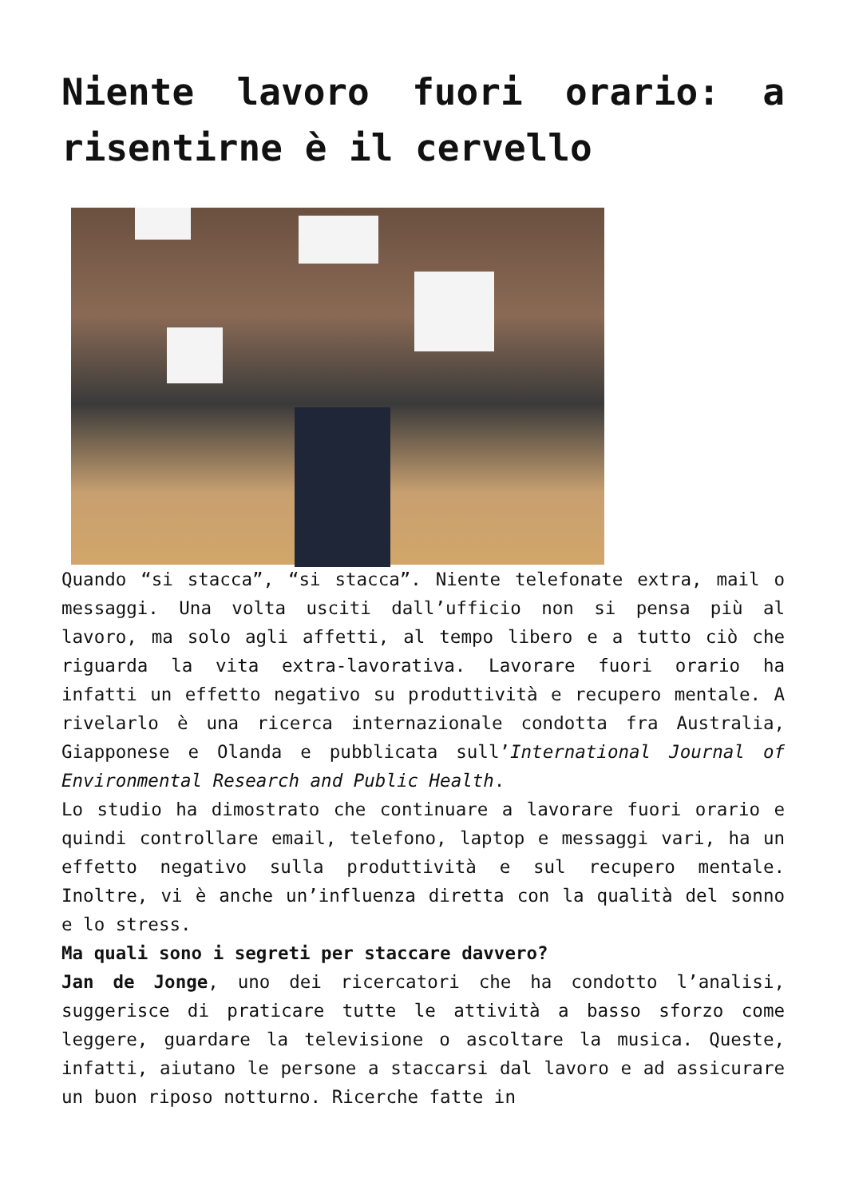Niente lavoro fuori orario: a risentirne è il cervello
Quando “si stacca”, “si stacca”. Niente telefonate extra, mail o messaggi. Una volta usciti dall’ufficio non si pensa più al lavoro, ma solo agli affetti, al tempo libero e a tutto ciò che riguarda la vita extra-lavorativa. Lavorare fuori orario ha infatti un effetto negativo su produttività e recupero mentale. A rivelarlo è una ricerca internazionale condotta fra Australia, Giapponese e Olanda e pubblicata sull’International Journal of Environmental Research and Public Health.
Lo studio ha dimostrato che continuare a lavorare fuori orario e quindi controllare email, telefono, laptop e messaggi vari, ha un effetto negativo sulla produttività e sul recupero mentale. Inoltre, vi è anche un’influenza diretta con la qualità del sonno e lo stress.
Ma quali sono i segreti per staccare davvero?
Jan de Jonge, uno dei ricercatori che ha condotto l’analisi, suggerisce di praticare tutte le attività a basso sforzo come leggere, guardare la televisione o ascoltare la musica. Queste, infatti, aiutano le persone a staccarsi dal lavoro e ad assicurare un buon riposo notturno. Ricerche fatte in